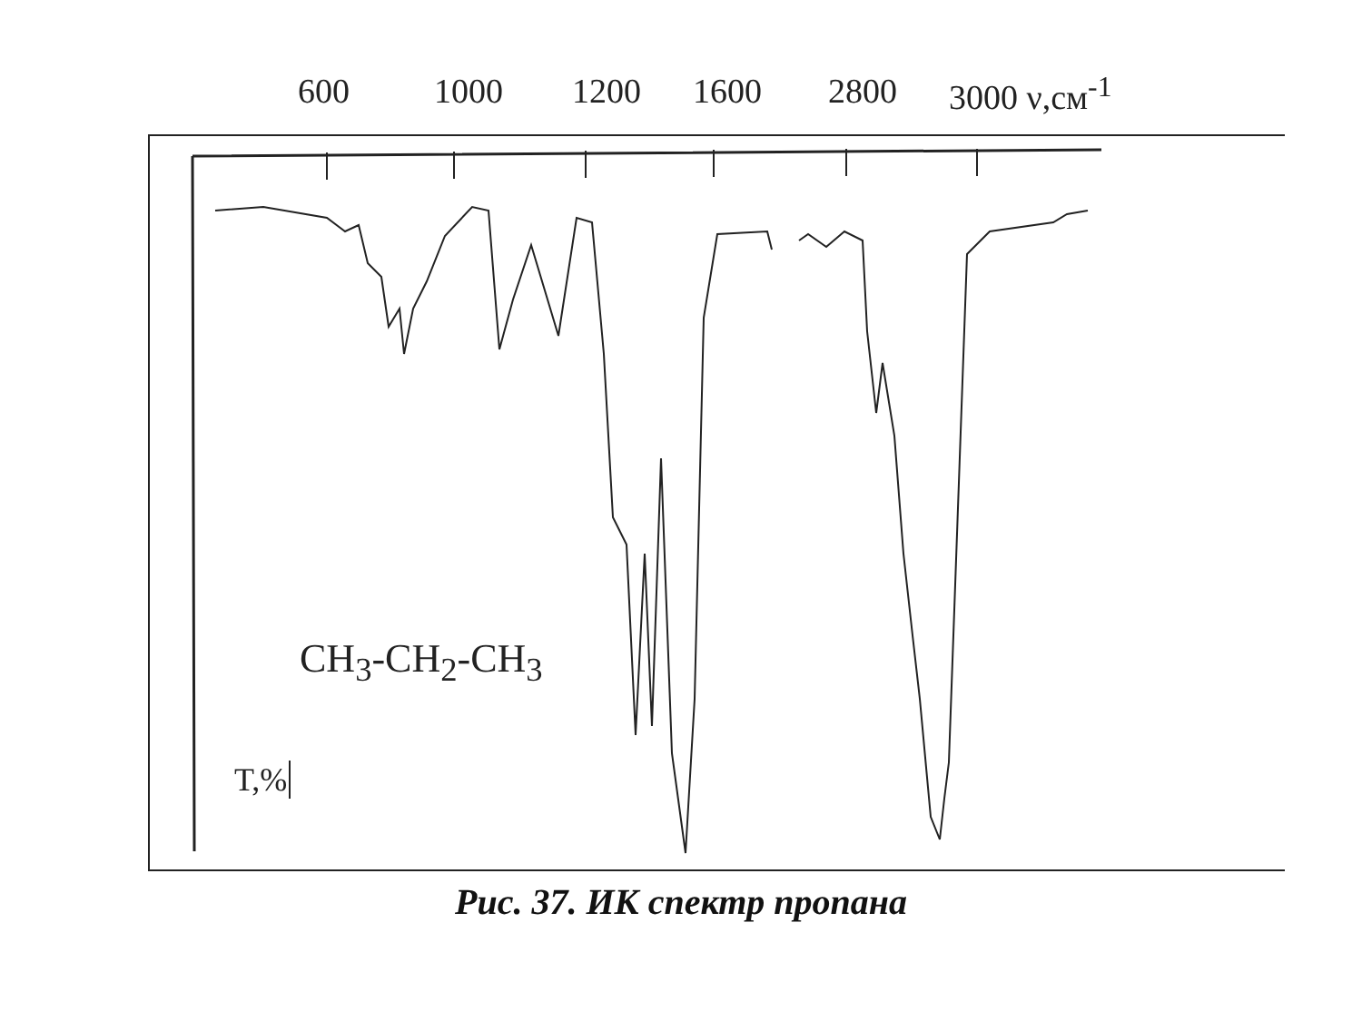600 1000 1200 1600 2800 3000 ν,см<sup>-1</sup>
CH<sub>3</sub>-CH<sub>2</sub>-CH<sub>3</sub>
T,%
Рис. 37. ИК спектр пропана